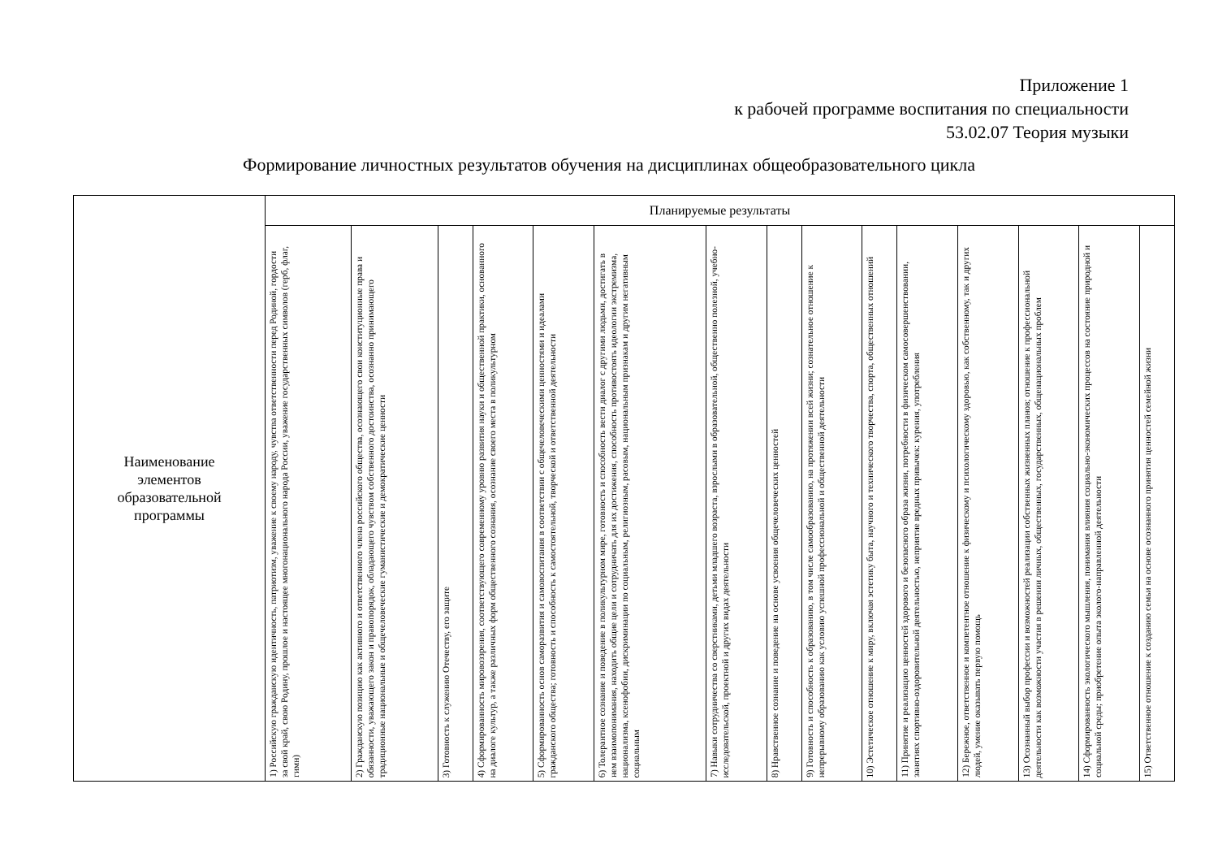Приложение 1
к рабочей программе воспитания по специальности
53.02.07 Теория музыки
Формирование личностных результатов обучения на дисциплинах общеобразовательного цикла
| Наименование элементов образовательной программы | Планируемые результаты | | | | | | | | | | | | | | |
| --- | --- | --- | --- | --- | --- | --- | --- | --- | --- | --- | --- | --- | --- | --- | --- |
| | 1) Российскую гражданскую идентичность, патриотизм, уважение к своему народу, чувства ответственности перед Родиной, гордости за свой край, свою Родину, прошлое и настоящее многонационального народа России, уважение государственных символов (герб, флаг, гимн) | 2) Гражданскую позицию как активного и ответственного члена российского общества, осознающего свои конституционные права и обязанности, уважающего закон и правопорядок, обладающего чувством собственного достоинства, осознанно принимающего традиционные национальные и общечеловеческие гуманистические и демократические ценности | 3) Готовность к служению Отечеству, его защите | 4) Сформированность мировоззрения, соответствующего современному уровню развития науки и общественной практики, основанного на диалоге культур, а также различных форм общественного сознания, осознание своего места в поликультурном | 5) Сформированность основ саморазвития и самовоспитания в соответствии с общечеловеческими ценностями и идеалами гражданского общества; готовность и способность к самостоятельной, творческой и ответственной деятельности | 6) Толерантное сознание и поведение в поликультурном мире, готовность и способность вести диалог с другими людьми, достигать в нем взаимопонимания, находить общие цели и сотрудничать для их достижения, способность противостоять идеологии экстремизма, национализма, ксенофобии, дискриминации по социальным, религиозным, расовым, национальным признакам и другим негативным социальным | 7) Навыки сотрудничества со сверстниками, детьми младшего возраста, взрослыми в образовательной, общественно полезной, учебно-исследовательской, проектной и других видах деятельности | 8) Нравственное сознание и поведение на основе усвоения общечеловеческих ценностей | 9) Готовность и способность к образованию, в том числе самообразованию, на протяжении всей жизни; сознательное отношение к непрерывному образованию как условию успешной профессиональной и общественной деятельности | 10) Эстетическое отношение к миру, включая эстетику быта, научного и технического творчества, спорта, общественных отношений | 11) Принятие и реализацию ценностей здорового и безопасного образа жизни, потребности в физическом самосовершенствовании, занятиях спортивно-оздоровительной деятельностью, неприятие вредных привычек: курения, употребления | 12) Бережное, ответственное и компетентное отношение к физическому и психологическому здоровью, как собственному, так и других людей, умение оказывать первую помощь | 13) Осознанный выбор профессии и возможностей реализации собственных жизненных планов; отношение к профессиональной деятельности как возможности участия в решении личных, общественных, государственных, общенациональных проблем | 14) Сформированность экологического мышления, понимания влияния социально-экономических процессов на состояние природной и социальной среды; приобретение опыта эколого-направленной деятельности | 15) Ответственное отношение к созданию семьи на основе осознанного принятия ценностей семейной жизни |